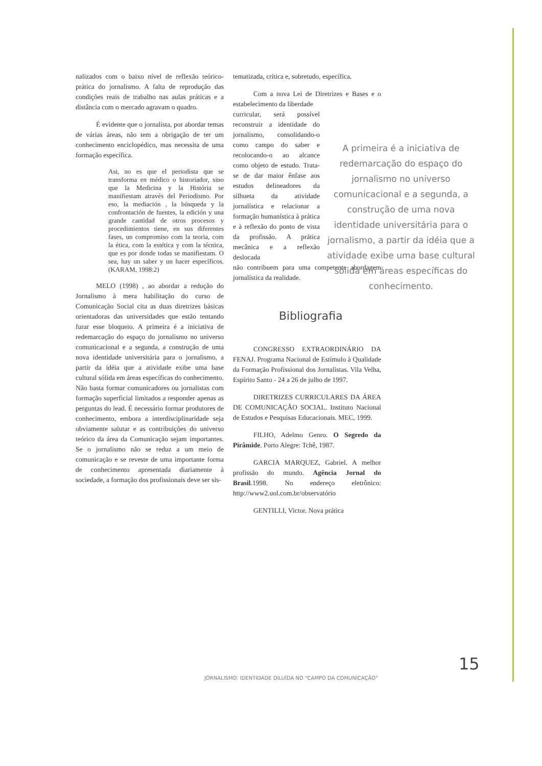nalizados com o baixo nível de reflexão teórico-prática do jornalismo. A falta de reprodução das condições reais de trabalho nas aulas práticas e a distância com o mercado agravam o quadro.
É evidente que o jornalista, por abordar temas de várias áreas, não tem a obrigação de ter um conhecimento enciclopédico, mas necessita de uma formação específica.
Asi, no es que el periodista que se transforma en médico o historiador, sino que la Medicina y la História se manifiestam através del Periodismo. Por eso, la mediación , la búsqueda y la confrontación de fuentes, la edición y una grande cantidad de otros procesos y procedimientos tiene, en sus diferentes fases, un compromiso com la teoria, com la ética, com la estética y com la técnica, que es por donde todas se manifiestam. O sea, hay un saber y un hacer específicos. (KARAM, 1998:2)
MELO (1998) , ao abordar a redução do Jornalismo à mera habilitação do curso de Comunicação Social cita as duas diretrizes básicas orientadoras das universidades que estão tentando furar esse bloqueio. A primeira é a iniciativa de redemarcação do espaço do jornalismo no universo comunicacional e a segunda, a construção de uma nova identidade universitária para o jornalismo, a partir da idéia que a atividade exibe uma base cultural sólida em áreas específicas do conhecimento. Não basta formar comunicadores ou jornalistas com formação superficial limitados a responder apenas as perguntas do lead. É necessário formar produtores de conhecimento, embora a interdisciplinaridade seja obviamente salutar e as contribuições do universo teórico da área da Comunicação sejam importantes. Se o jornalismo não se reduz a um meio de comunicação e se reveste de uma importante forma de conhecimento apresentada diariamente à sociedade, a formação dos profissionais deve ser sis-
tematizada, crítica e, sobretudo, específica.
Com a nova Lei de Diretrizes e Bases e o estabelecimento da liberdade
curricular, será possível reconstruir a identidade do jornalismo, consolidando-o como campo do saber e recolocando-o ao alcance como objeto de estudo. Trata-se de dar maior ênfase aos estudos delineadores da silhueta da atividade jornalística e relacionar a formação humanística à prática e à reflexão do ponto de vista da profissão. A prática mecânica e a reflexão deslocada
não contribuem para uma competente abordagem jornalística da realidade.
Bibliografia
CONGRESSO EXTRAORDINÁRIO DA FENAJ. Programa Nacional de Estímulo à Qualidade da Formação Profissional dos Jornalistas. Vila Velha, Espírito Santo - 24 a 26 de julho de 1997.
DIRETRIZES CURRICULARES DA ÁREA DE COMUNICAÇÃO SOCIAL. Instituto Nacional de Estudos e Pesquisas Educacionais. MEC, 1999.
FILHO, Adelmo Genro. O Segredo da Pirâmide. Porto Alegre: Tchê, 1987.
GARCIA MARQUEZ, Gabriel. A melhor profissão do mundo. Agência Jornal do Brasil.1998. No endereço eletrônico: http://www2.uol.com.br/observatório
GENTILLI, Victor. Nova prática
A primeira é a iniciativa de redemarcação do espaço do jornalismo no universo comunicacional e a segunda, a construção de uma nova identidade universitária para o jornalismo, a partir da idéia que a atividade exibe uma base cultural sólida em áreas específicas do conhecimento.
JORNALISMO: IDENTIDADE DILUÍDA NO "CAMPO DA COMUNICAÇÃO"
15